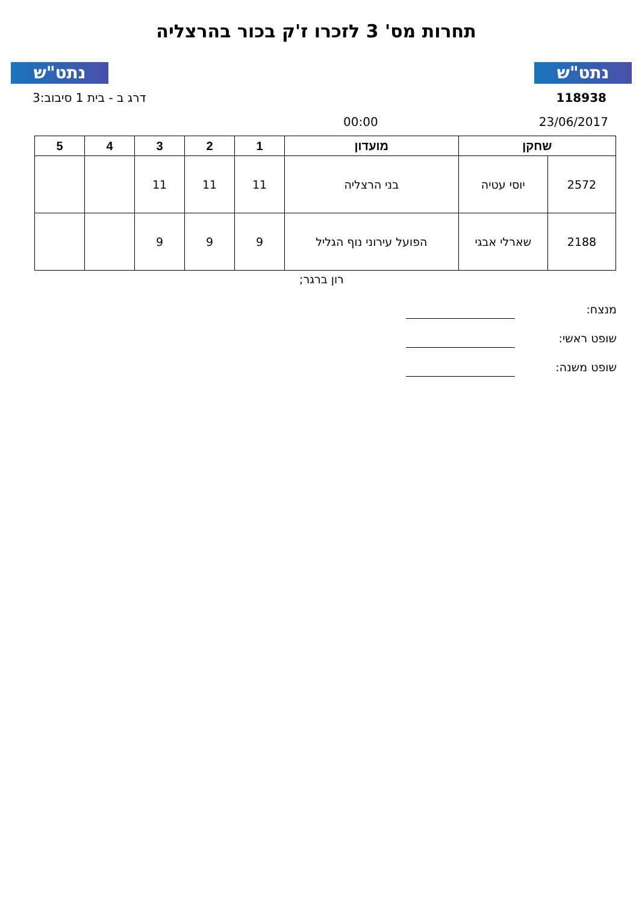נתט"ש תחרות מס' 3 לזכרו ז'ק בכור בהרצליה נתט"ש
דרג ב - בית 1 סיבוב:3 118938
00:00 23/06/2017
| שחקן | | מועדון | 1 | 2 | 3 | 4 | 5 |
| --- | --- | --- | --- | --- | --- | --- | --- |
| 2572 | יוסי עטיה | בני הרצליה | 11 | 11 | 11 | | |
| 2188 | שארלי אבגי | הפועל עירוני נוף הגליל | 9 | 9 | 9 | | |
רון ברגר;
מנצח:
שופט ראשי:
שופט משנה: